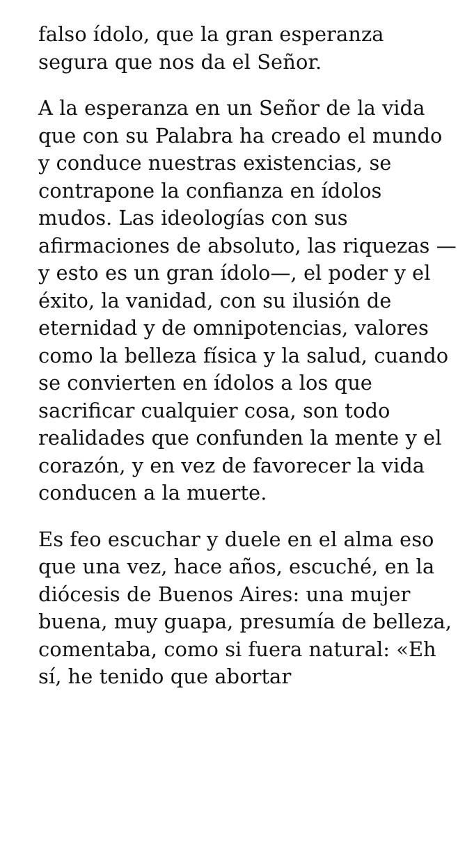falso ídolo, que la gran esperanza segura que nos da el Señor.
A la esperanza en un Señor de la vida que con su Palabra ha creado el mundo y conduce nuestras existencias, se contrapone la confianza en ídolos mudos. Las ideologías con sus afirmaciones de absoluto, las riquezas —y esto es un gran ídolo—, el poder y el éxito, la vanidad, con su ilusión de eternidad y de omnipotencias, valores como la belleza física y la salud, cuando se convierten en ídolos a los que sacrificar cualquier cosa, son todo realidades que confunden la mente y el corazón, y en vez de favorecer la vida conducen a la muerte.
Es feo escuchar y duele en el alma eso que una vez, hace años, escuché, en la diócesis de Buenos Aires: una mujer buena, muy guapa, presumía de belleza, comentaba, como si fuera natural: «Eh sí, he tenido que abortar